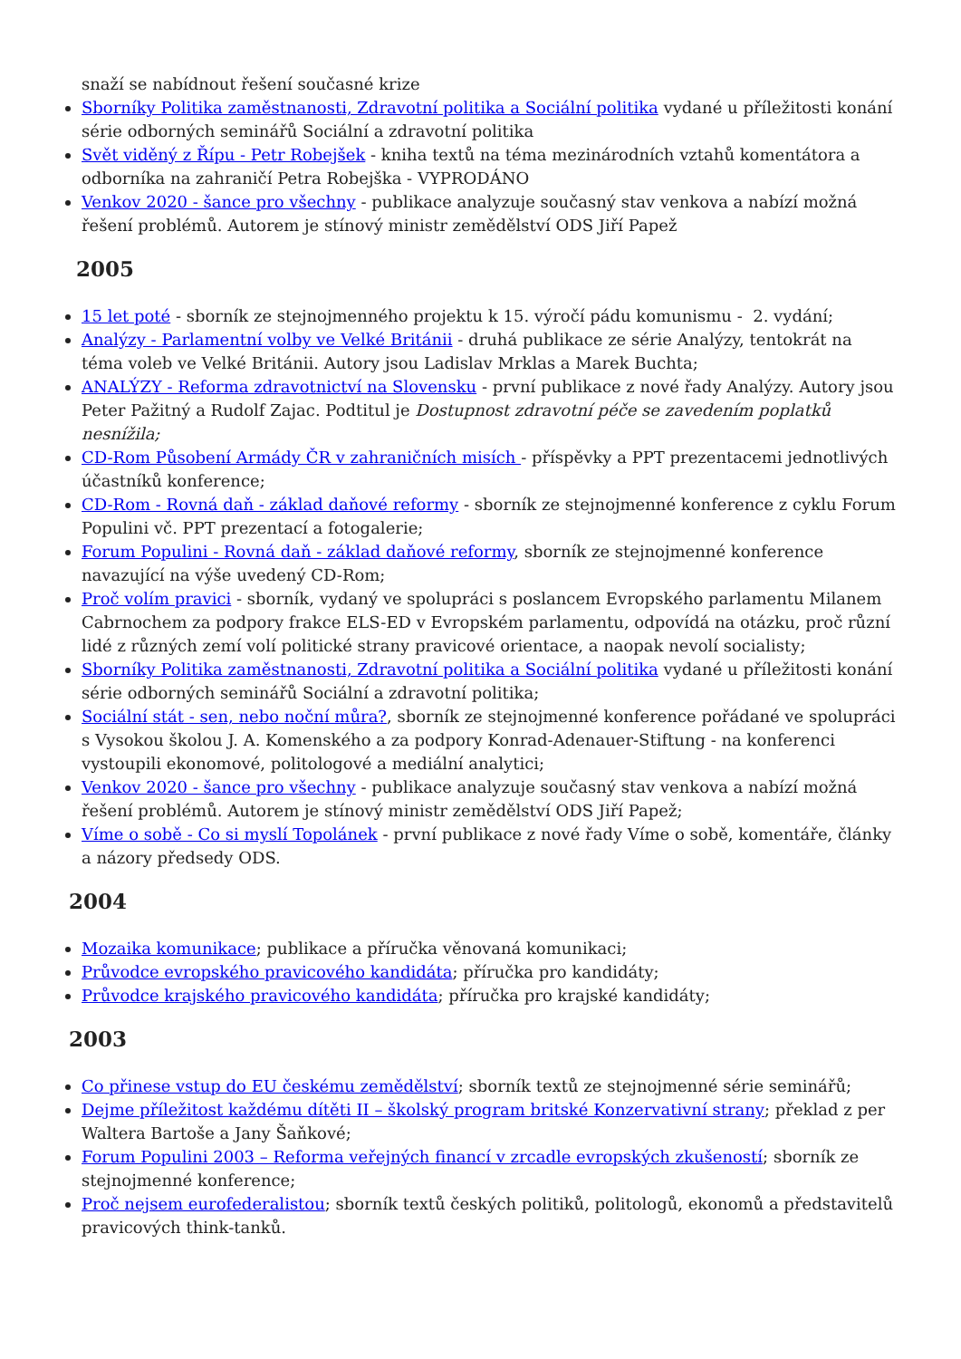snaží se nabídnout řešení současné krize
Sborníky Politika zaměstnanosti, Zdravotní politika a Sociální politika vydané u příležitosti konání série odborných seminářů Sociální a zdravotní politika
Svět viděný z Řípu - Petr Robejšek - kniha textů na téma mezinárodních vztahů komentátora a odborníka na zahraničí Petra Robejška - VYPRODÁNO
Venkov 2020 - šance pro všechny - publikace analyzuje současný stav venkova a nabízí možná řešení problémů. Autorem je stínový ministr zemědělství ODS Jiří Papež
2005
15 let poté - sborník ze stejnojmenného projektu k 15. výročí pádu komunismu - 2. vydání;
Analýzy - Parlamentní volby ve Velké Británii - druhá publikace ze série Analýzy, tentokrát na téma voleb ve Velké Británii. Autory jsou Ladislav Mrklas a Marek Buchta;
ANALÝZY - Reforma zdravotnictví na Slovensku - první publikace z nové řady Analýzy. Autory jsou Peter Pažitný a Rudolf Zajac. Podtitul je Dostupnost zdravotní péče se zavedením poplatků nesnížila;
CD-Rom Působení Armády ČR v zahraničních misích - příspěvky a PPT prezentacemi jednotlivých účastníků konference;
CD-Rom - Rovná daň - základ daňové reformy - sborník ze stejnojmenné konference z cyklu Forum Populini vč. PPT prezentací a fotogalerie;
Forum Populini - Rovná daň - základ daňové reformy, sborník ze stejnojmenné konference navazující na výše uvedený CD-Rom;
Proč volím pravici - sborník, vydaný ve spolupráci s poslancem Evropského parlamentu Milanem Cabrnochem za podpory frakce ELS-ED v Evropském parlamentu, odpovídá na otázku, proč různí lidé z různých zemí volí politické strany pravicové orientace, a naopak nevolí socialisty;
Sborníky Politika zaměstnanosti, Zdravotní politika a Sociální politika vydané u příležitosti konání série odborných seminářů Sociální a zdravotní politika;
Sociální stát - sen, nebo noční můra?, sborník ze stejnojmenné konference pořádané ve spolupráci s Vysokou školou J. A. Komenského a za podpory Konrad-Adenauer-Stiftung - na konferenci vystoupili ekonomové, politologové a mediální analytici;
Venkov 2020 - šance pro všechny - publikace analyzuje současný stav venkova a nabízí možná řešení problémů. Autorem je stínový ministr zemědělství ODS Jiří Papež;
Víme o sobě - Co si myslí Topolánek - první publikace z nové řady Víme o sobě, komentáře, články a názory předsedy ODS.
2004
Mozaika komunikace; publikace a příručka věnovaná komunikaci;
Průvodce evropského pravicového kandidáta; příručka pro kandidáty;
Průvodce krajského pravicového kandidáta; příručka pro krajské kandidáty;
2003
Co přinese vstup do EU českému zemědělství; sborník textů ze stejnojmenné série seminářů;
Dejme příležitost každému dítěti II – školský program britské Konzervativní strany; překlad z per Waltera Bartoše a Jany Šaňkové;
Forum Populini 2003 – Reforma veřejných financí v zrcadle evropských zkušeností; sborník ze stejnojmenné konference;
Proč nejsem eurofederalistou; sborník textů českých politiků, politologů, ekonomů a představitelů pravicových think-tanků.